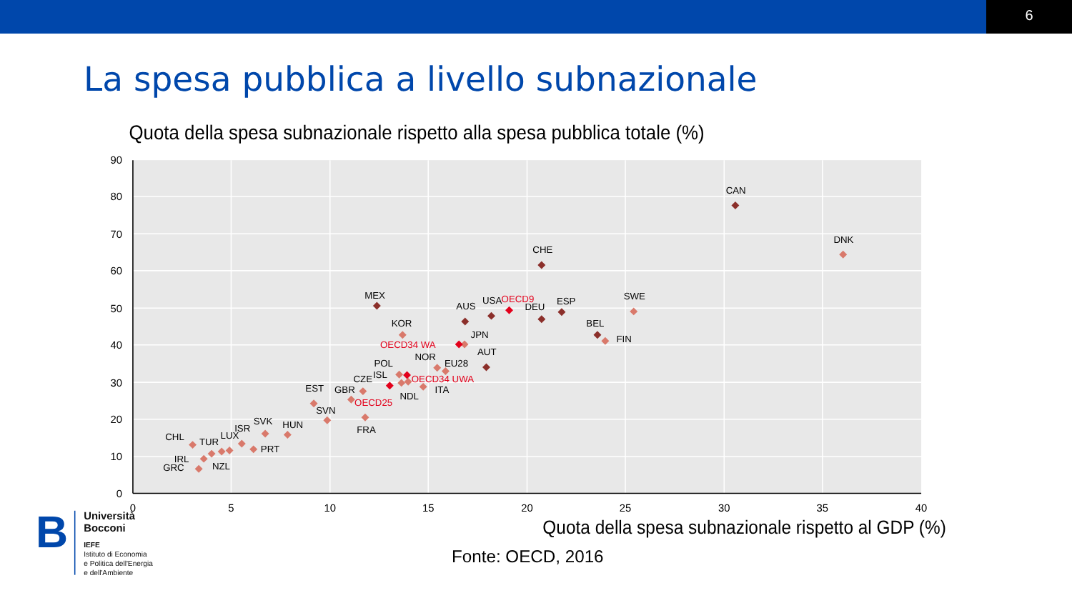6
La spesa pubblica a livello subnazionale
Quota della spesa subnazionale rispetto alla spesa pubblica totale (%)
90
80
70
60
50
40
30
20
10
0
0
5
10
15
20
25
30
35
40
CHL
TUR
LUX
ISR
SVK
HUN
IRL
GRC
NZL
PRT
EST
SVN
GBR
CZE
FRA
POL
ISL
NDL
NOR
ITA
EU28
MEX
KOR
AUS
JPN
AUT
USA
DEU
CHE
ESP
BEL
FIN
SWE
CAN
DNK
OECD9
OECD34 WA
OECD34 UWA
OECD25
Quota della spesa subnazionale rispetto al GDP (%)
Fonte: OECD, 2016
B
Università
Bocconi
IEFE
Istituto di Economia
e Politica dell'Energia
e dell'Ambiente